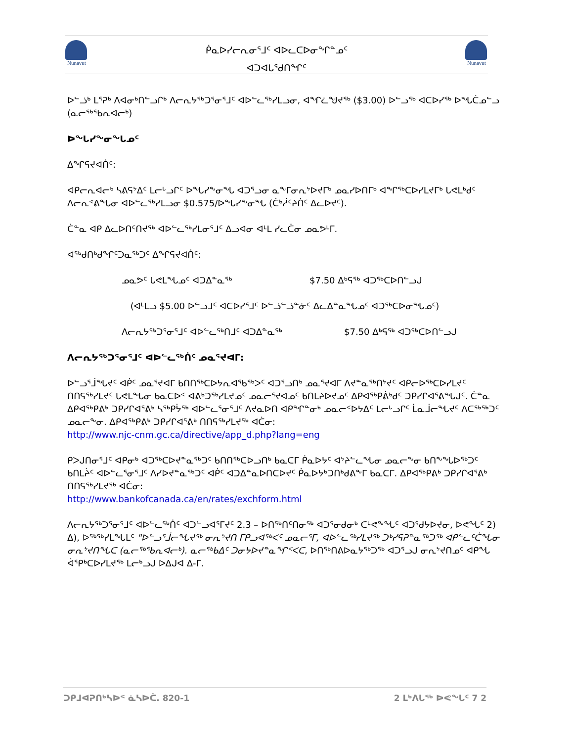Nunavut
Nunavut
ᑮᓇᐅᓯᓕᕆᓂᕐᒧᑦ ᐊᐅᓚᑕᐅᓂᖏᓐᓄᑦ
ᐊᑐᐊᒐᕐᑯᑎᖏᑦ
ᐅᓪᓘᒃ ᒪᕐᕈᒃ ᐱᐊᓂᒃᑎᓪᓗᒋᒃ ᐱᓕᕆᔭᖅᑐᕐᓂᕐᒧᑦ ᐊᐅᓪᓚᖅᓯᒪᓗᓂ, ᐊᖏᓛᖑᔪᖅ ($3.00) ᐅᓪᓗᖅ ᐊᑕᐅᓯᖅ ᐅᖓᑖᓄᓪᓗ (ᓇᓕᕐᒃᖃᕆᐊᓕᒃ)
ᐅᖓᓯᖕᓂᖓᓄᑦ
ᐃᖏᕋᔪᐊᑏᑦ:
ᐊᑭᓕᕆᐊᓕᒃ ᓴᕕᕋᔾᐃᑦ ᒪᓕᒡᓗᒋᑦ ᐅᖓᓯᖕᓂᖓ ᐊᑐᕐᓗᓂ ᓇᖕᒥᓂᕆᔾᐅᔪᒥᒃ ᓄᓇᓯᐅᑎᒥᒃ ᐊᖏᖅᑕᐅᓯᒪᔪᒥᒃ ᒐᕙᒪᒃᑯᑦ ᐱᓕᕆᕝᕕᖓᓂ ᐊᐅᓪᓚᖅᓯᒪᓗᓂ $0.575/ᐅᖓᓯᖕᓂᖓ (ᑖᒃᓲᑦᔨᑏᑦ ᐃᓚᐅᔪᑦ).
ᑖᓐᓇ ᐊᑭ ᐃᓚᐅᑎᑦᑎᔪᖅ ᐊᐅᓪᓚᖅᓯᒪᓂᕐᒧᑦ ᐃᓗᐊᓂ ᐊᒻᒪ ᓯᓚᑖᓂ ᓄᓇᕗᒻᒥ.
ᐊᖅᑯᑎᒃᑯᖏᑦᑐᓇᖅᑐᑦ ᐃᖏᕋᔪᐊᑏᑦ:
ᓄᓇᕗᑦ ᒐᕙᒪᖓᓄᑦ ᐊᑐᐃᓐᓇᖅ $7.50 ᐃᒃᕋᖅ ᐊᑐᖅᑕᐅᑎᓪᓗᒍ
(ᐊᒻᒪᓗ $5.00 ᐅᓪᓗᒧᑦ ᐊᑕᐅᓯᕐᒧᑦ ᐅᓪᓘᓪᓘᓐᓃᑦ ᐃᓚᐃᓐᓇᖓᓄᑦ ᐊᑐᖅᑕᐅᓂᖓᓄᑦ)
ᐱᓕᕆᔭᖅᑐᕐᓂᕐᒧᑦ ᐊᐅᓪᓚᖅᑎᒧᑦ ᐊᑐᐃᓐᓇᖅ $7.50 ᐃᒃᕋᖅ ᐊᑐᖅᑕᐅᑎᓪᓗᒍ
ᐱᓕᕆᔭᖅᑐᕐᓂᕐᒧᑦ ᐊᐅᓪᓚᖅᑏᑦ ᓄᓇᕐᔪᐊᒥ:
ᐅᓪᓗᕐᒨᖓᔪᑦ ᐊᑮᑦ ᓄᓇᕐᔪᐊᒥ ᑲᑎᑎᖅᑕᐅᔭᕆᐊᖃᖅᐳᑦ ᐊᑐᕐᓗᑎᒃ ᓄᓇᕐᔪᐊᒥ ᐱᔪᓐᓇᖅᑎᔾᔪᑦ ᐊᑭᓕᐅᖅᑕᐅᓯᒪᔪᑦ ᑎᑎᕋᖅᓯᒪᔪᑦ ᒐᕙᒪᖓᓂ ᑲᓇᑕᐅᑉ ᐊᕕᒃᑐᖅᓯᒪᔪᓄᑦ ᓄᓇᓕᕐᔪᐊᓄᑦ ᑲᑎᒪᔨᐅᔪᓄᑦ ᐃᑭᐊᖅᑭᕖᒃᑯᑦ ᑐᑭᓯᒋᐊᕐᕕᖓᒍᑦ. ᑖᓐᓇ ᐃᑭᐊᖅᑭᕕᒃ ᑐᑭᓯᒋᐊᕐᕕᒃ ᓴᖅᑭᔮᖅ ᐊᐅᓪᓚᕐᓂᕐᒧᑦ ᐱᔪᓇᐅᑎ ᐊᑭᖏᓐᓂᒃ ᓄᓇᓕᑉᐅᔭᐃᑦ ᒪᓕᒡᓗᒋᑦ ᒫᓇᒨᓕᖓᔪᑦ ᐱᑕᕐᒃᖅᑐᑦ ᓄᓇᓕᖕᓂ. ᐃᑭᐊᖅᑭᕕᒃ ᑐᑭᓯᒋᐊᕐᕕᒃ ᑎᑎᕋᖅᓯᒪᔪᖅ ᐊᑖᓂ:
http://www.njc-cnm.gc.ca/directive/app_d.php?lang=eng
ᑭᐳᒍᑎᓂᕐᒧᑦ ᐊᑭᓂᒃ ᐊᑐᖅᑕᐅᔪᓐᓇᖅᑐᑦ ᑲᑎᑎᖅᑕᐅᓗᑎᒃ ᑲᓇᑕᒥ ᑮᓇᐅᔭᑦ ᐊᔾᔨᓪᓚᖓᓂ ᓄᓇᓕᖕᓂ ᑲᑎᖕᖓᐅᖅᑐᑦ ᑲᑎᒪᔩᑦ ᐊᐅᓪᓚᕐᓂᕐᒧᑦ ᐱᓯᐅᔪᓐᓇᖅᑐᑦ ᐊᑮᑦ ᐊᑐᐃᓐᓇᐅᑎᑕᐅᔪᑦ ᑮᓇᐅᔭᒃᑐᑎᒃᑯᕕᖕᒥ ᑲᓇᑕᒥ. ᐃᑭᐊᖅᑭᕕᒃ ᑐᑭᓯᒋᐊᕐᕕᒃ ᑎᑎᕋᖅᓯᒪᔪᖅ ᐊᑖᓂ:
http://www.bankofcanada.ca/en/rates/exchform.html
ᐱᓕᕆᔭᖅᑐᕐᓂᕐᒧᑦ ᐊᐅᓪᓚᖅᑏᑦ ᐊᑐᓪᓗᐊᕐᒥᔪᑦ 2.3 – ᐅᑎᖅᑎᑦᑎᓂᖅ ᐊᑐᕐᓂᑯᓂᒃ ᑕᒡᕙᖕᖓᑦ ᐊᑐᕐᑯᔭᐅᔪᓂ, ᐅᕙᖓᑦ 2) ᐃ), ᐅᕐᒃᖅᓯᒪᖓᒪᑦ "ᐅᓪᓗᕐᒨᓕᖓᔪᖅ ᓂᕆᔾᔪᑎ ᒥᑭᓗᐊᖅᐸᑦ ᓄᓇᓕᕐᒥ, ᐊᐅᓪᓚᖅᓯᒪᔪᖅ ᑐᒃᓯᕋᕈᓐᓇᖅᑐᖅ ᐊᑭᓪᓚᑦᑖᖓᓂ ᓂᕆᔾᔪᑎᖓᑕ (ᓇᓕᕐᒃᖃᕆᐊᓕᒃ). ᓇᓕᖅᑲᐃᑦ ᑐᓂᔭᐅᔪᓐᓇᖏᑉᐸᑕ, ᐅᑎᖅᑎᕕᐅᓇᔭᖅᑐᖅ ᐊᑐᕐᓗᒍ ᓂᕆᔾᔪᑎᓄᑦ ᐊᑭᖓ ᐋᕿᒃᑕᐅᓯᒪᔪᖅ ᒪᓕᒃᓗᒍ ᐅᐃᒍᐊ ᐃ-ᒥ.
ᑐᑭᒧᐊᕈᑎᒃᓴᐅᑉ ᓈᓴᐅᑖ. 820-1 2 ᒪᒃᐱᒐᖅ ᐅᕙᖓᑦ 7 2